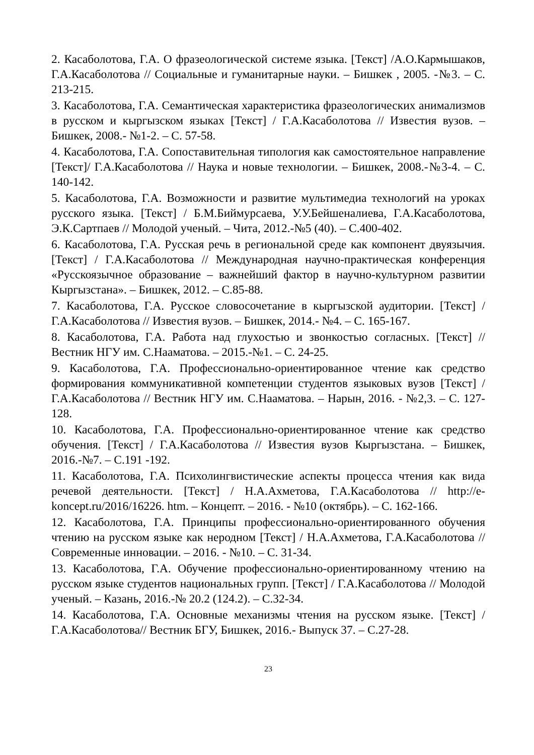2. Касаболотова, Г.А. О фразеологической системе языка. [Текст] /А.О.Кармышаков, Г.А.Касаболотова // Социальные и гуманитарные науки. – Бишкек , 2005. -№3. – С. 213-215.
3. Касаболотова, Г.А. Семантическая характеристика фразеологических анимализмов в русском и кыргызском языках [Текст] / Г.А.Касаболотова // Известия вузов. – Бишкек, 2008.- №1-2. – С. 57-58.
4. Касаболотова, Г.А. Сопоставительная типология как самостоятельное направление [Текст]/ Г.А.Касаболотова // Наука и новые технологии. – Бишкек, 2008.-№3-4. – С. 140-142.
5. Касаболотова, Г.А. Возможности и развитие мультимедиа технологий на уроках русского языка. [Текст] / Б.М.Биймурсаева, У.У.Бейшеналиева, Г.А.Касаболотова, Э.К.Сартпаев // Молодой ученый. – Чита, 2012.-№5 (40). – С.400-402.
6. Касаболотова, Г.А. Русская речь в региональной среде как компонент двуязычия. [Текст] / Г.А.Касаболотова // Международная научно-практическая конференция «Русскоязычное образование – важнейший фактор в научно-культурном развитии Кыргызстана». – Бишкек, 2012. – С.85-88.
7. Касаболотова, Г.А. Русское словосочетание в кыргызской аудитории. [Текст] / Г.А.Касаболотова // Известия вузов. – Бишкек, 2014.- №4. – С. 165-167.
8. Касаболотова, Г.А. Работа над глухостью и звонкостью согласных. [Текст] // Вестник НГУ им. С.Нааматова. – 2015.-№1. – С. 24-25.
9. Касаболотова, Г.А. Профессионально-ориентированное чтение как средство формирования коммуникативной компетенции студентов языковых вузов [Текст] / Г.А.Касаболотова // Вестник НГУ им. С.Нааматова. – Нарын, 2016. - №2,3. – С. 127-128.
10. Касаболотова, Г.А. Профессионально-ориентированное чтение как средство обучения. [Текст] / Г.А.Касаболотова // Известия вузов Кыргызстана. – Бишкек, 2016.-№7. – С.191 -192.
11. Касаболотова, Г.А. Психолингвистические аспекты процесса чтения как вида речевой деятельности. [Текст] / Н.А.Ахметова, Г.А.Касаболотова // http://e-koncept.ru/2016/16226. htm. – Концепт. – 2016. - №10 (октябрь). – С. 162-166.
12. Касаболотова, Г.А. Принципы профессионально-ориентированного обучения чтению на русском языке как неродном [Текст] / Н.А.Ахметова, Г.А.Касаболотова // Современные инновации. – 2016. - №10. – С. 31-34.
13. Касаболотова, Г.А. Обучение профессионально-ориентированному чтению на русском языке студентов национальных групп. [Текст] / Г.А.Касаболотова // Молодой ученый. – Казань, 2016.-№ 20.2 (124.2). – С.32-34.
14. Касаболотова, Г.А. Основные механизмы чтения на русском языке. [Текст] / Г.А.Касаболотова// Вестник БГУ, Бишкек, 2016.- Выпуск 37. – С.27-28.
23